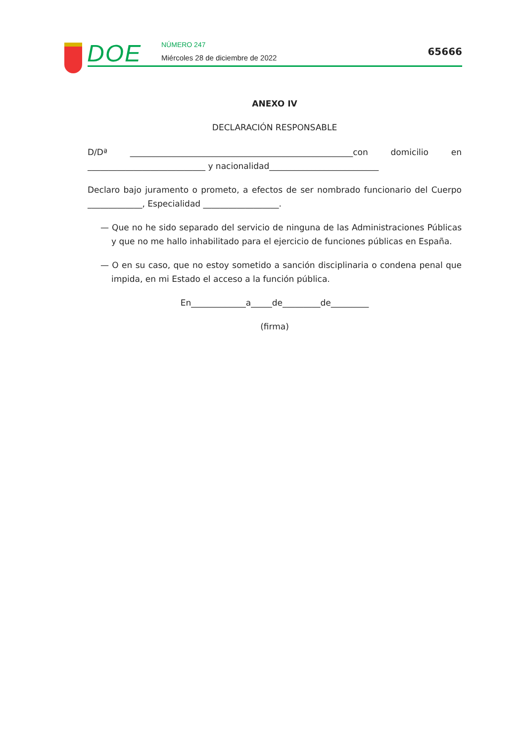DOE NÚMERO 247
Miércoles 28 de diciembre de 2022
65666
ANEXO IV
DECLARACIÓN RESPONSABLE
D/Dª _____________________________________________________con domicilio en ____________________________ y nacionalidad__________________________
Declaro bajo juramento o prometo, a efectos de ser nombrado funcionario del Cuerpo _____________, Especialidad __________________.
— Que no he sido separado del servicio de ninguna de las Administraciones Públicas y que no me hallo inhabilitado para el ejercicio de funciones públicas en España.
— O en su caso, que no estoy sometido a sanción disciplinaria o condena penal que impida, en mi Estado el acceso a la función pública.
En_____________a_____de_________de_________
(firma)